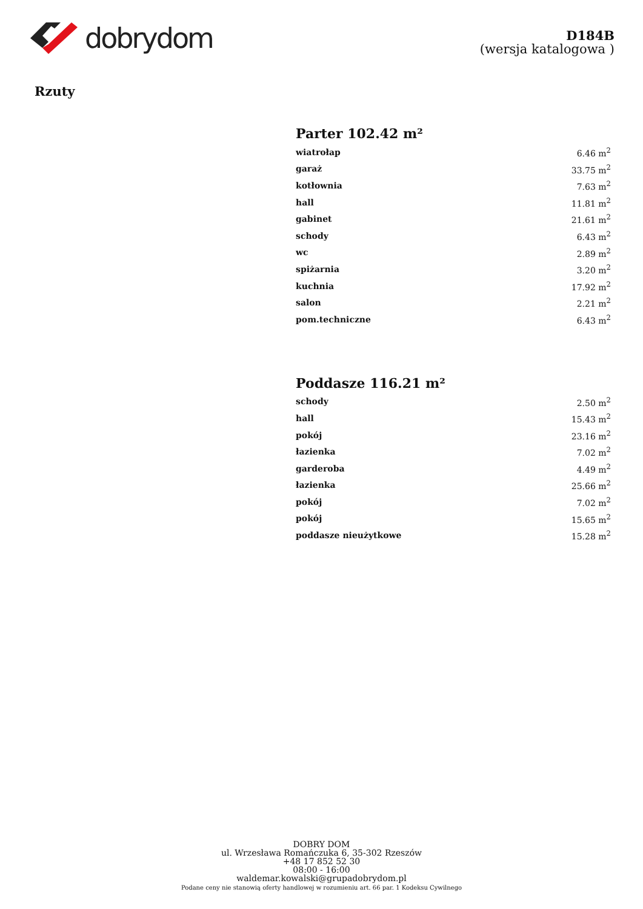dobrydom
D184B
(wersja katalogowa )
Rzuty
Parter 102.42 m²
| wiatrołap | 6.46 m<sup>2</sup> |
| garaż | 33.75 m<sup>2</sup> |
| kotłownia | 7.63 m<sup>2</sup> |
| hall | 11.81 m<sup>2</sup> |
| gabinet | 21.61 m<sup>2</sup> |
| schody | 6.43 m<sup>2</sup> |
| wc | 2.89 m<sup>2</sup> |
| spiżarnia | 3.20 m<sup>2</sup> |
| kuchnia | 17.92 m<sup>2</sup> |
| salon | 2.21 m<sup>2</sup> |
| pom.techniczne | 6.43 m<sup>2</sup> |
Poddasze 116.21 m²
| schody | 2.50 m<sup>2</sup> |
| hall | 15.43 m<sup>2</sup> |
| pokój | 23.16 m<sup>2</sup> |
| łazienka | 7.02 m<sup>2</sup> |
| garderoba | 4.49 m<sup>2</sup> |
| łazienka | 25.66 m<sup>2</sup> |
| pokój | 7.02 m<sup>2</sup> |
| pokój | 15.65 m<sup>2</sup> |
| poddasze nieużytkowe | 15.28 m<sup>2</sup> |
DOBRY DOM
ul. Wrzesława Romańczuka 6, 35-302 Rzeszów
+48 17 852 52 30
08:00 - 16:00
waldemar.kowalski@grupadobrydom.pl
Podane ceny nie stanowią oferty handlowej w rozumieniu art. 66 par. 1 Kodeksu Cywilnego